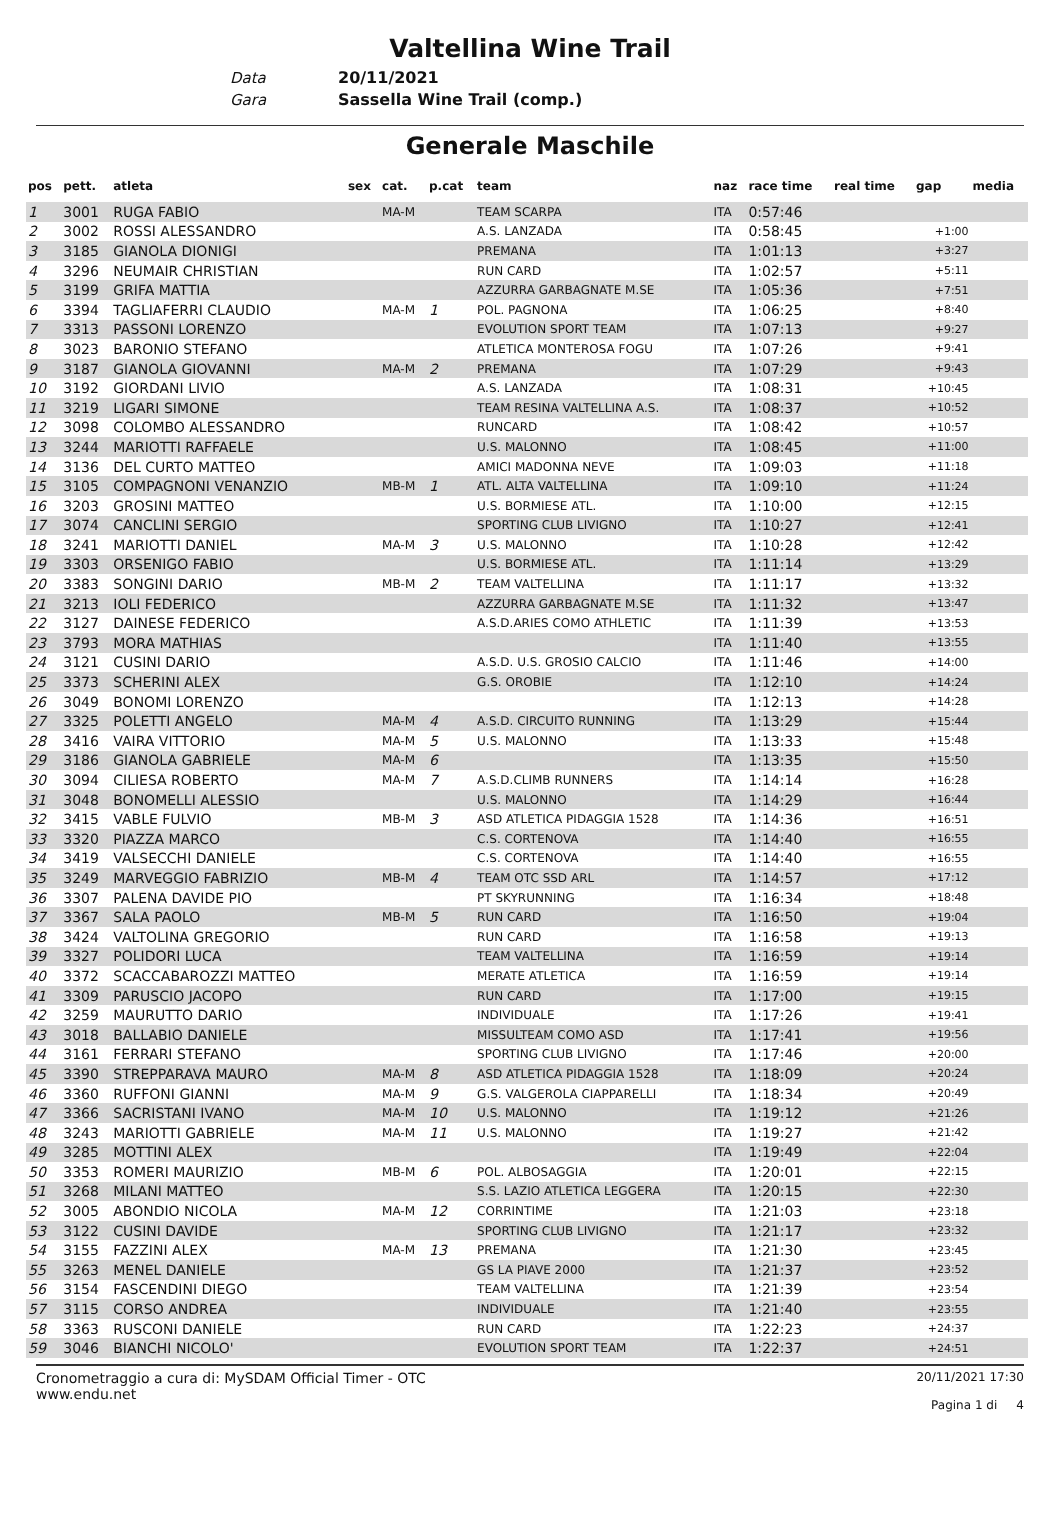Valtellina Wine Trail
Data 20/11/2021
Gara Sassella Wine Trail (comp.)
Generale Maschile
| pos | pett. | atleta | sex | cat. | p.cat | team | naz | race time | real time | gap | media |
| --- | --- | --- | --- | --- | --- | --- | --- | --- | --- | --- | --- |
| 1 | 3001 | RUGA FABIO | | MA-M | | TEAM SCARPA | ITA | 0:57:46 | | | |
| 2 | 3002 | ROSSI ALESSANDRO | | | | A.S. LANZADA | ITA | 0:58:45 | | +1:00 | |
| 3 | 3185 | GIANOLA DIONIGI | | | | PREMANA | ITA | 1:01:13 | | +3:27 | |
| 4 | 3296 | NEUMAIR CHRISTIAN | | | | RUN CARD | ITA | 1:02:57 | | +5:11 | |
| 5 | 3199 | GRIFA MATTIA | | | | AZZURRA GARBAGNATE M.SE | ITA | 1:05:36 | | +7:51 | |
| 6 | 3394 | TAGLIAFERRI CLAUDIO | | MA-M | 1 | POL. PAGNONA | ITA | 1:06:25 | | +8:40 | |
| 7 | 3313 | PASSONI LORENZO | | | | EVOLUTION SPORT TEAM | ITA | 1:07:13 | | +9:27 | |
| 8 | 3023 | BARONIO STEFANO | | | | ATLETICA MONTEROSA FOGU | ITA | 1:07:26 | | +9:41 | |
| 9 | 3187 | GIANOLA GIOVANNI | | MA-M | 2 | PREMANA | ITA | 1:07:29 | | +9:43 | |
| 10 | 3192 | GIORDANI LIVIO | | | | A.S. LANZADA | ITA | 1:08:31 | | +10:45 | |
| 11 | 3219 | LIGARI SIMONE | | | | TEAM RESINA VALTELLINA A.S. | ITA | 1:08:37 | | +10:52 | |
| 12 | 3098 | COLOMBO ALESSANDRO | | | | RUNCARD | ITA | 1:08:42 | | +10:57 | |
| 13 | 3244 | MARIOTTI RAFFAELE | | | | U.S. MALONNO | ITA | 1:08:45 | | +11:00 | |
| 14 | 3136 | DEL CURTO MATTEO | | | | AMICI MADONNA NEVE | ITA | 1:09:03 | | +11:18 | |
| 15 | 3105 | COMPAGNONI VENANZIO | | MB-M | 1 | ATL. ALTA VALTELLINA | ITA | 1:09:10 | | +11:24 | |
| 16 | 3203 | GROSINI MATTEO | | | | U.S. BORMIESE ATL. | ITA | 1:10:00 | | +12:15 | |
| 17 | 3074 | CANCLINI SERGIO | | | | SPORTING CLUB LIVIGNO | ITA | 1:10:27 | | +12:41 | |
| 18 | 3241 | MARIOTTI DANIEL | | MA-M | 3 | U.S. MALONNO | ITA | 1:10:28 | | +12:42 | |
| 19 | 3303 | ORSENIGO FABIO | | | | U.S. BORMIESE ATL. | ITA | 1:11:14 | | +13:29 | |
| 20 | 3383 | SONGINI DARIO | | MB-M | 2 | TEAM VALTELLINA | ITA | 1:11:17 | | +13:32 | |
| 21 | 3213 | IOLI FEDERICO | | | | AZZURRA GARBAGNATE M.SE | ITA | 1:11:32 | | +13:47 | |
| 22 | 3127 | DAINESE FEDERICO | | | | A.S.D.ARIES COMO ATHLETIC | ITA | 1:11:39 | | +13:53 | |
| 23 | 3793 | MORA MATHIAS | | | | | ITA | 1:11:40 | | +13:55 | |
| 24 | 3121 | CUSINI DARIO | | | | A.S.D. U.S. GROSIO CALCIO | ITA | 1:11:46 | | +14:00 | |
| 25 | 3373 | SCHERINI ALEX | | | | G.S. OROBIE | ITA | 1:12:10 | | +14:24 | |
| 26 | 3049 | BONOMI LORENZO | | | | | ITA | 1:12:13 | | +14:28 | |
| 27 | 3325 | POLETTI ANGELO | | MA-M | 4 | A.S.D. CIRCUITO RUNNING | ITA | 1:13:29 | | +15:44 | |
| 28 | 3416 | VAIRA VITTORIO | | MA-M | 5 | U.S. MALONNO | ITA | 1:13:33 | | +15:48 | |
| 29 | 3186 | GIANOLA GABRIELE | | MA-M | 6 | | ITA | 1:13:35 | | +15:50 | |
| 30 | 3094 | CILIESA ROBERTO | | MA-M | 7 | A.S.D.CLIMB RUNNERS | ITA | 1:14:14 | | +16:28 | |
| 31 | 3048 | BONOMELLI ALESSIO | | | | U.S. MALONNO | ITA | 1:14:29 | | +16:44 | |
| 32 | 3415 | VABLE FULVIO | | MB-M | 3 | ASD ATLETICA PIDAGGIA 1528 | ITA | 1:14:36 | | +16:51 | |
| 33 | 3320 | PIAZZA MARCO | | | | C.S. CORTENOVA | ITA | 1:14:40 | | +16:55 | |
| 34 | 3419 | VALSECCHI DANIELE | | | | C.S. CORTENOVA | ITA | 1:14:40 | | +16:55 | |
| 35 | 3249 | MARVEGGIO FABRIZIO | | MB-M | 4 | TEAM OTC SSD ARL | ITA | 1:14:57 | | +17:12 | |
| 36 | 3307 | PALENA DAVIDE PIO | | | | PT SKYRUNNING | ITA | 1:16:34 | | +18:48 | |
| 37 | 3367 | SALA PAOLO | | MB-M | 5 | RUN CARD | ITA | 1:16:50 | | +19:04 | |
| 38 | 3424 | VALTOLINA GREGORIO | | | | RUN CARD | ITA | 1:16:58 | | +19:13 | |
| 39 | 3327 | POLIDORI LUCA | | | | TEAM VALTELLINA | ITA | 1:16:59 | | +19:14 | |
| 40 | 3372 | SCACCABAROZZI MATTEO | | | | MERATE ATLETICA | ITA | 1:16:59 | | +19:14 | |
| 41 | 3309 | PARUSCIO JACOPO | | | | RUN CARD | ITA | 1:17:00 | | +19:15 | |
| 42 | 3259 | MAURUTTO DARIO | | | | INDIVIDUALE | ITA | 1:17:26 | | +19:41 | |
| 43 | 3018 | BALLABIO DANIELE | | | | MISSULTEAM COMO ASD | ITA | 1:17:41 | | +19:56 | |
| 44 | 3161 | FERRARI STEFANO | | | | SPORTING CLUB LIVIGNO | ITA | 1:17:46 | | +20:00 | |
| 45 | 3390 | STREPPARAVA MAURO | | MA-M | 8 | ASD ATLETICA PIDAGGIA 1528 | ITA | 1:18:09 | | +20:24 | |
| 46 | 3360 | RUFFONI GIANNI | | MA-M | 9 | G.S. VALGEROLA CIAPPARELLI | ITA | 1:18:34 | | +20:49 | |
| 47 | 3366 | SACRISTANI IVANO | | MA-M | 10 | U.S. MALONNO | ITA | 1:19:12 | | +21:26 | |
| 48 | 3243 | MARIOTTI GABRIELE | | MA-M | 11 | U.S. MALONNO | ITA | 1:19:27 | | +21:42 | |
| 49 | 3285 | MOTTINI ALEX | | | | | ITA | 1:19:49 | | +22:04 | |
| 50 | 3353 | ROMERI MAURIZIO | | MB-M | 6 | POL. ALBOSAGGIA | ITA | 1:20:01 | | +22:15 | |
| 51 | 3268 | MILANI MATTEO | | | | S.S. LAZIO ATLETICA LEGGERA | ITA | 1:20:15 | | +22:30 | |
| 52 | 3005 | ABONDIO NICOLA | | MA-M | 12 | CORRINTIME | ITA | 1:21:03 | | +23:18 | |
| 53 | 3122 | CUSINI DAVIDE | | | | SPORTING CLUB LIVIGNO | ITA | 1:21:17 | | +23:32 | |
| 54 | 3155 | FAZZINI ALEX | | MA-M | 13 | PREMANA | ITA | 1:21:30 | | +23:45 | |
| 55 | 3263 | MENEL DANIELE | | | | GS LA PIAVE 2000 | ITA | 1:21:37 | | +23:52 | |
| 56 | 3154 | FASCENDINI DIEGO | | | | TEAM VALTELLINA | ITA | 1:21:39 | | +23:54 | |
| 57 | 3115 | CORSO ANDREA | | | | INDIVIDUALE | ITA | 1:21:40 | | +23:55 | |
| 58 | 3363 | RUSCONI DANIELE | | | | RUN CARD | ITA | 1:22:23 | | +24:37 | |
| 59 | 3046 | BIANCHI NICOLO' | | | | EVOLUTION SPORT TEAM | ITA | 1:22:37 | | +24:51 | |
Cronometraggio a cura di: MySDAM Official Timer - OTC
www.endu.net
20/11/2021 17:30
Pagina 1 di 4